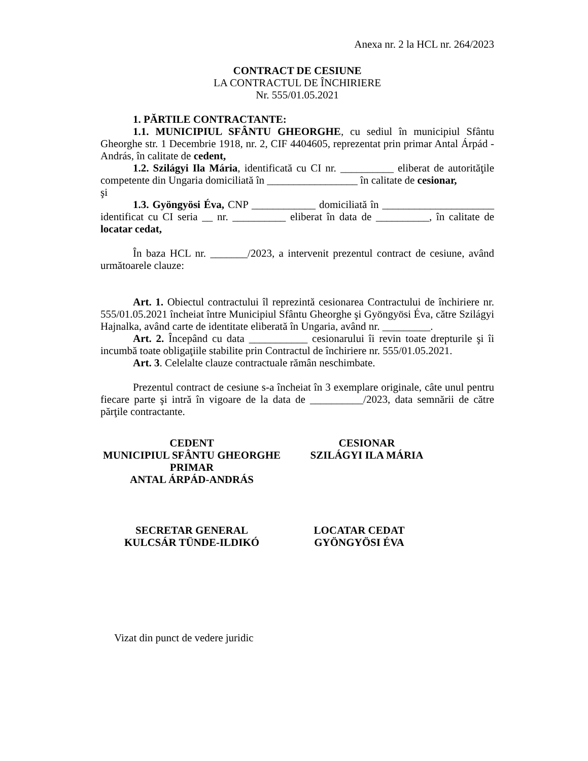Anexa nr. 2 la HCL nr. 264/2023
CONTRACT DE CESIUNE
LA CONTRACTUL DE ÎNCHIRIERE
Nr. 555/01.05.2021
1. PĂRTILE CONTRACTANTE:
1.1. MUNICIPIUL SFÂNTU GHEORGHE, cu sediul în municipiul Sfântu Gheorghe str. 1 Decembrie 1918, nr. 2, CIF 4404605, reprezentat prin primar Antal Árpád - András, în calitate de cedent,
1.2. Szilágyi Ila Mária, identificată cu CI nr. __________ eliberat de autorităţile competente din Ungaria domiciliată în _________________ în calitate de cesionar,
şi
1.3. Gyöngyösi Éva, CNP ____________ domiciliată în _____________________ identificat cu CI seria __ nr. __________ eliberat în data de __________, în calitate de locatar cedat,
În baza HCL nr. _______/2023, a intervenit prezentul contract de cesiune, având următoarele clauze:
Art. 1. Obiectul contractului îl reprezintă cesionarea Contractului de închiriere nr. 555/01.05.2021 încheiat între Municipiul Sfântu Gheorghe şi Gyöngyösi Éva, către Szilágyi Hajnalka, având carte de identitate eliberată în Ungaria, având nr. _________.
Art. 2. Începând cu data ___________ cesionarului îi revin toate drepturile şi îi incumbă toate obligaţiile stabilite prin Contractul de închiriere nr. 555/01.05.2021.
Art. 3. Celelalte clauze contractuale rămân neschimbate.
Prezentul contract de cesiune s-a încheiat în 3 exemplare originale, câte unul pentru fiecare parte şi intră în vigoare de la data de __________/2023, data semnării de către părţile contractante.
CEDENT
MUNICIPIUL SFÂNTU GHEORGHE
PRIMAR
ANTAL ÁRPÁD-ANDRÁS
CESIONAR
SZILÁGYI ILA MÁRIA
SECRETAR GENERAL
KULCSÁR TÜNDE-ILDIKÓ
LOCATAR CEDAT
GYÖNGYÖSI ÉVA
Vizat din punct de vedere juridic